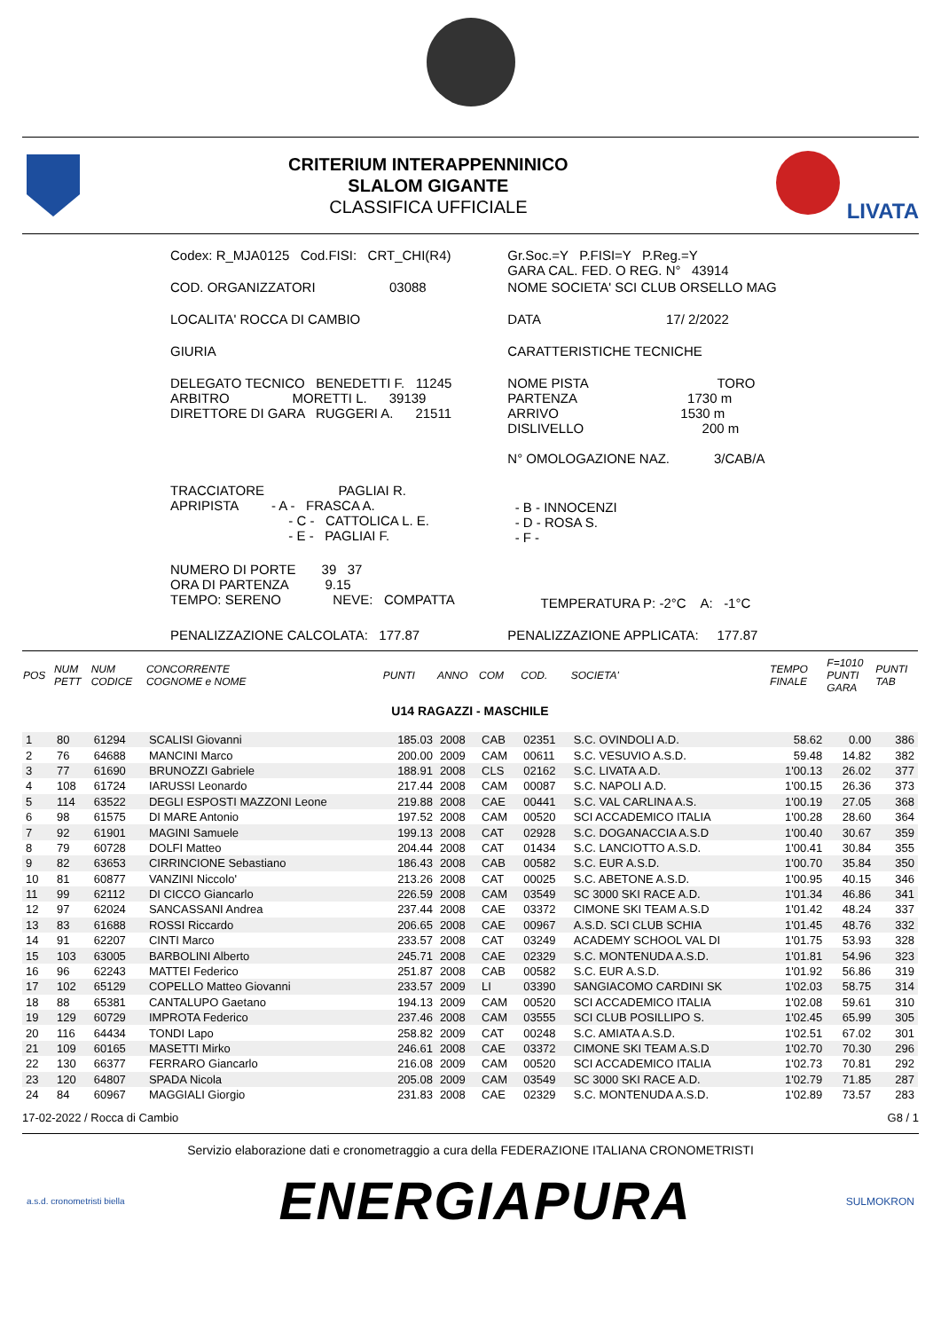CRITERIUM INTERAPPENNINICO
SLALOM GIGANTE
CLASSIFICA UFFICIALE
LIVATA
| Codex: R_MJA0125 Cod.FISI: CRT_CHI(R4) | Gr.Soc.=Y P.FISI=Y P.Reg.=Y GARA CAL. FED. O REG. N° 43914 |
| COD. ORGANIZZATORI 03088 | NOME SOCIETA' SCI CLUB ORSELLO MAG |
| LOCALITA' ROCCA DI CAMBIO | DATA 17/ 2/2022 |
| GIURIA | CARATTERISTICHE TECNICHE |
| DELEGATO TECNICO BENEDETTI F. 11245 ARBITRO MORETTI L. 39139 DIRETTORE DI GARA RUGGERI A. 21511 | NOME PISTA TORO PARTENZA 1730 m ARRIVO 1530 m DISLIVELLO 200 m N° OMOLOGAZIONE NAZ. 3/CAB/A |
| TRACCIATORE PAGLIAI R. APRIPISTA - A - FRASCA A. - C - CATTOLICA L. E. - E - PAGLIAI F. | - B - INNOCENZI - D - ROSA S. - F - |
| NUMERO DI PORTE 39 37 ORA DI PARTENZA 9.15 TEMPO: SERENO NEVE: COMPATTA | TEMPERATURA P: -2°C A: -1°C |
| PENALIZZAZIONE CALCOLATA: 177.87 | PENALIZZAZIONE APPLICATA: 177.87 |
| POS | NUM PETT | NUM CODICE | CONCORRENTE COGNOME e NOME | PUNTI | ANNO | COM | COD. | SOCIETA' | TEMPO FINALE | F=1010 PUNTI GARA | PUNTI TAB |
| --- | --- | --- | --- | --- | --- | --- | --- | --- | --- | --- | --- |
| U14 RAGAZZI - MASCHILE | | | | | | | | | | | |
| 1 | 80 | 61294 | SCALISI Giovanni | 185.03 | 2008 | CAB | 02351 | S.C. OVINDOLI A.D. | 58.62 | 0.00 | 386 |
| 2 | 76 | 64688 | MANCINI Marco | 200.00 | 2009 | CAM | 00611 | S.C. VESUVIO A.S.D. | 59.48 | 14.82 | 382 |
| 3 | 77 | 61690 | BRUNOZZI Gabriele | 188.91 | 2008 | CLS | 02162 | S.C. LIVATA A.D. | 1'00.13 | 26.02 | 377 |
| 4 | 108 | 61724 | IARUSSI Leonardo | 217.44 | 2008 | CAM | 00087 | S.C. NAPOLI A.D. | 1'00.15 | 26.36 | 373 |
| 5 | 114 | 63522 | DEGLI ESPOSTI MAZZONI Leone | 219.88 | 2008 | CAE | 00441 | S.C. VAL CARLINA A.S. | 1'00.19 | 27.05 | 368 |
| 6 | 98 | 61575 | DI MARE Antonio | 197.52 | 2008 | CAM | 00520 | SCI ACCADEMICO ITALIA | 1'00.28 | 28.60 | 364 |
| 7 | 92 | 61901 | MAGINI Samuele | 199.13 | 2008 | CAT | 02928 | S.C. DOGANACCIA A.S.D | 1'00.40 | 30.67 | 359 |
| 8 | 79 | 60728 | DOLFI Matteo | 204.44 | 2008 | CAT | 01434 | S.C. LANCIOTTO A.S.D. | 1'00.41 | 30.84 | 355 |
| 9 | 82 | 63653 | CIRRINCIONE Sebastiano | 186.43 | 2008 | CAB | 00582 | S.C. EUR A.S.D. | 1'00.70 | 35.84 | 350 |
| 10 | 81 | 60877 | VANZINI Niccolo' | 213.26 | 2008 | CAT | 00025 | S.C. ABETONE A.S.D. | 1'00.95 | 40.15 | 346 |
| 11 | 99 | 62112 | DI CICCO Giancarlo | 226.59 | 2008 | CAM | 03549 | SC 3000 SKI RACE A.D. | 1'01.34 | 46.86 | 341 |
| 12 | 97 | 62024 | SANCASSANI Andrea | 237.44 | 2008 | CAE | 03372 | CIMONE SKI TEAM A.S.D | 1'01.42 | 48.24 | 337 |
| 13 | 83 | 61688 | ROSSI Riccardo | 206.65 | 2008 | CAE | 00967 | A.S.D. SCI CLUB SCHIA | 1'01.45 | 48.76 | 332 |
| 14 | 91 | 62207 | CINTI Marco | 233.57 | 2008 | CAT | 03249 | ACADEMY SCHOOL VAL DI | 1'01.75 | 53.93 | 328 |
| 15 | 103 | 63005 | BARBOLINI Alberto | 245.71 | 2008 | CAE | 02329 | S.C. MONTENUDA A.S.D. | 1'01.81 | 54.96 | 323 |
| 16 | 96 | 62243 | MATTEI Federico | 251.87 | 2008 | CAB | 00582 | S.C. EUR A.S.D. | 1'01.92 | 56.86 | 319 |
| 17 | 102 | 65129 | COPELLO Matteo Giovanni | 233.57 | 2009 | LI | 03390 | SANGIACOMO CARDINI SK | 1'02.03 | 58.75 | 314 |
| 18 | 88 | 65381 | CANTALUPO Gaetano | 194.13 | 2009 | CAM | 00520 | SCI ACCADEMICO ITALIA | 1'02.08 | 59.61 | 310 |
| 19 | 129 | 60729 | IMPROTA Federico | 237.46 | 2008 | CAM | 03555 | SCI CLUB POSILLIPO S. | 1'02.45 | 65.99 | 305 |
| 20 | 116 | 64434 | TONDI Lapo | 258.82 | 2009 | CAT | 00248 | S.C. AMIATA A.S.D. | 1'02.51 | 67.02 | 301 |
| 21 | 109 | 60165 | MASETTI Mirko | 246.61 | 2008 | CAE | 03372 | CIMONE SKI TEAM A.S.D | 1'02.70 | 70.30 | 296 |
| 22 | 130 | 66377 | FERRARO Giancarlo | 216.08 | 2009 | CAM | 00520 | SCI ACCADEMICO ITALIA | 1'02.73 | 70.81 | 292 |
| 23 | 120 | 64807 | SPADA Nicola | 205.08 | 2009 | CAM | 03549 | SC 3000 SKI RACE A.D. | 1'02.79 | 71.85 | 287 |
| 24 | 84 | 60967 | MAGGIALI Giorgio | 231.83 | 2008 | CAE | 02329 | S.C. MONTENUDA A.S.D. | 1'02.89 | 73.57 | 283 |
17-02-2022 / Rocca di Cambio G8 / 1
Servizio elaborazione dati e cronometraggio a cura della FEDERAZIONE ITALIANA CRONOMETRISTI
a.s.d. cronometristi biella ENERGIAPURA SULMOKRON